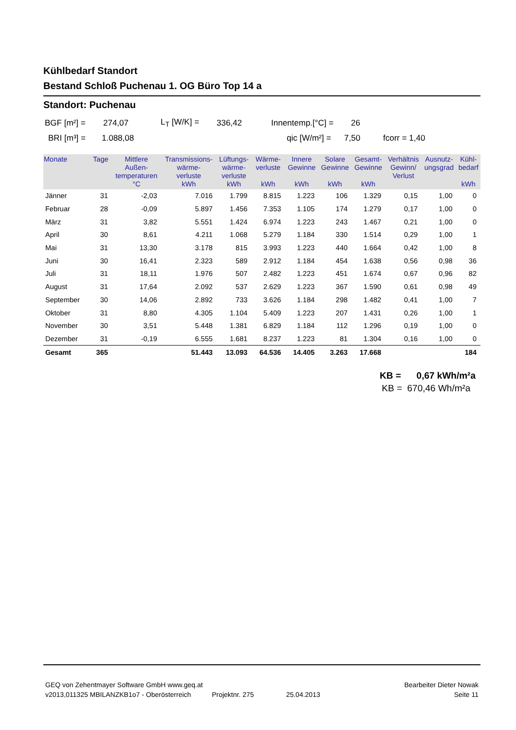Kühlbedarf Standort
Bestand Schloß Puchenau 1. OG Büro Top 14 a
Standort: Puchenau
BGF [m²] = 274,07 L<sub>T</sub> [W/K] = 336,42 Innentemp.[°C] = 26
BRI [m³] = 1.088,08 qic [W/m²] = 7,50 fcorr = 1,40
| Monate | Tage | Mittlere Außen- temperaturen °C | Transmissions- wärme- verluste kWh | Lüftungs- wärme- verluste kWh | Wärme- verluste kWh | Innere Gewinne kWh | Solare Gewinne kWh | Gesamt- Gewinne kWh | Verhältnis Gewinn/ Verlust | Ausnutz- ungsgrad | Kühl- bedarf kWh |
| --- | --- | --- | --- | --- | --- | --- | --- | --- | --- | --- | --- |
| Jänner | 31 | -2,03 | 7.016 | 1.799 | 8.815 | 1.223 | 106 | 1.329 | 0,15 | 1,00 | 0 |
| Februar | 28 | -0,09 | 5.897 | 1.456 | 7.353 | 1.105 | 174 | 1.279 | 0,17 | 1,00 | 0 |
| März | 31 | 3,82 | 5.551 | 1.424 | 6.974 | 1.223 | 243 | 1.467 | 0,21 | 1,00 | 0 |
| April | 30 | 8,61 | 4.211 | 1.068 | 5.279 | 1.184 | 330 | 1.514 | 0,29 | 1,00 | 1 |
| Mai | 31 | 13,30 | 3.178 | 815 | 3.993 | 1.223 | 440 | 1.664 | 0,42 | 1,00 | 8 |
| Juni | 30 | 16,41 | 2.323 | 589 | 2.912 | 1.184 | 454 | 1.638 | 0,56 | 0,98 | 36 |
| Juli | 31 | 18,11 | 1.976 | 507 | 2.482 | 1.223 | 451 | 1.674 | 0,67 | 0,96 | 82 |
| August | 31 | 17,64 | 2.092 | 537 | 2.629 | 1.223 | 367 | 1.590 | 0,61 | 0,98 | 49 |
| September | 30 | 14,06 | 2.892 | 733 | 3.626 | 1.184 | 298 | 1.482 | 0,41 | 1,00 | 7 |
| Oktober | 31 | 8,80 | 4.305 | 1.104 | 5.409 | 1.223 | 207 | 1.431 | 0,26 | 1,00 | 1 |
| November | 30 | 3,51 | 5.448 | 1.381 | 6.829 | 1.184 | 112 | 1.296 | 0,19 | 1,00 | 0 |
| Dezember | 31 | -0,19 | 6.555 | 1.681 | 8.237 | 1.223 | 81 | 1.304 | 0,16 | 1,00 | 0 |
| Gesamt | 365 | | 51.443 | 13.093 | 64.536 | 14.405 | 3.263 | 17.668 | | | 184 |
KB = 0,67 kWh/m²a
KB = 670,46 Wh/m²a
GEQ von Zehentmayer Software GmbH www.geq.at Bearbeiter Dieter Nowak
v2013,011325 MBILANZKB1o7 - Oberösterreich Projektnr. 275 25.04.2013 Seite 11